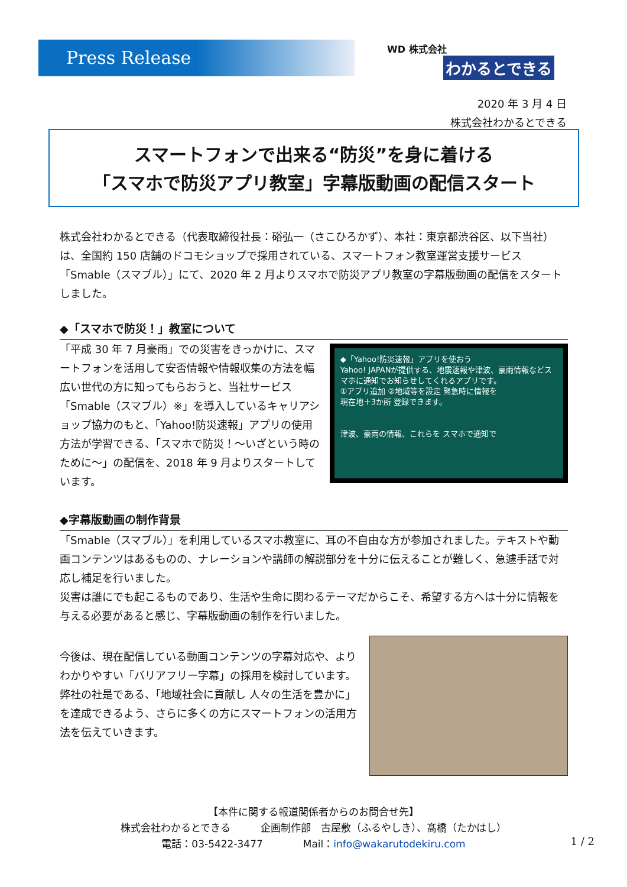Press Release WD 株式会社
わかるとできる
2020 年 3 月 4 日
株式会社わかるとできる
スマートフォンで出来る“防災”を身に着ける
「スマホで防災アプリ教室」字幕版動画の配信スタート
株式会社わかるとできる（代表取締役社長：硲弘一（さこひろかず）、本社：東京都渋谷区、以下当社）は、全国約 150 店舗のドコモショップで採用されている、スマートフォン教室運営支援サービス「Smable（スマブル）」にて、2020 年 2 月よりスマホで防災アプリ教室の字幕版動画の配信をスタートしました。
◆「スマホで防災！」教室について
「平成 30 年 7 月豪雨」での災害をきっかけに、スマートフォンを活用して安否情報や情報収集の方法を幅広い世代の方に知ってもらおうと、当社サービス「Smable（スマブル）※」を導入しているキャリアショップ協力のもと、「Yahoo!防災速報」アプリの使用方法が学習できる、「スマホで防災！～いざという時のために～」の配信を、2018 年 9 月よりスタートしています。
◆「Yahoo!防災速報」アプリを使おう
Yahoo! JAPANが提供する、地震速報や津波、豪雨情報などスマホに通知でお知らせしてくれるアプリです。
①アプリ追加 ②地域等を設定 緊急時に情報を
現在地＋3か所 登録できます。
津波、豪雨の情報、これらを スマホで通知で
◆字幕版動画の制作背景
「Smable（スマブル）」を利用しているスマホ教室に、耳の不自由な方が参加されました。テキストや動画コンテンツはあるものの、ナレーションや講師の解説部分を十分に伝えることが難しく、急遽手話で対応し補足を行いました。
災害は誰にでも起こるものであり、生活や生命に関わるテーマだからこそ、希望する方へは十分に情報を与える必要があると感じ、字幕版動画の制作を行いました。
今後は、現在配信している動画コンテンツの字幕対応や、よりわかりやすい「バリアフリー字幕」の採用を検討しています。弊社の社是である、「地域社会に貢献し 人々の生活を豊かに」を達成できるよう、さらに多くの方にスマートフォンの活用方法を伝えていきます。
【本件に関する報道関係者からのお問合せ先】
株式会社わかるとできる　　　企画制作部　古屋敷（ふるやしき）、髙橋（たかはし）
電話：03-5422-3477　　　　Mail：info@wakarutodekiru.com
1 / 2